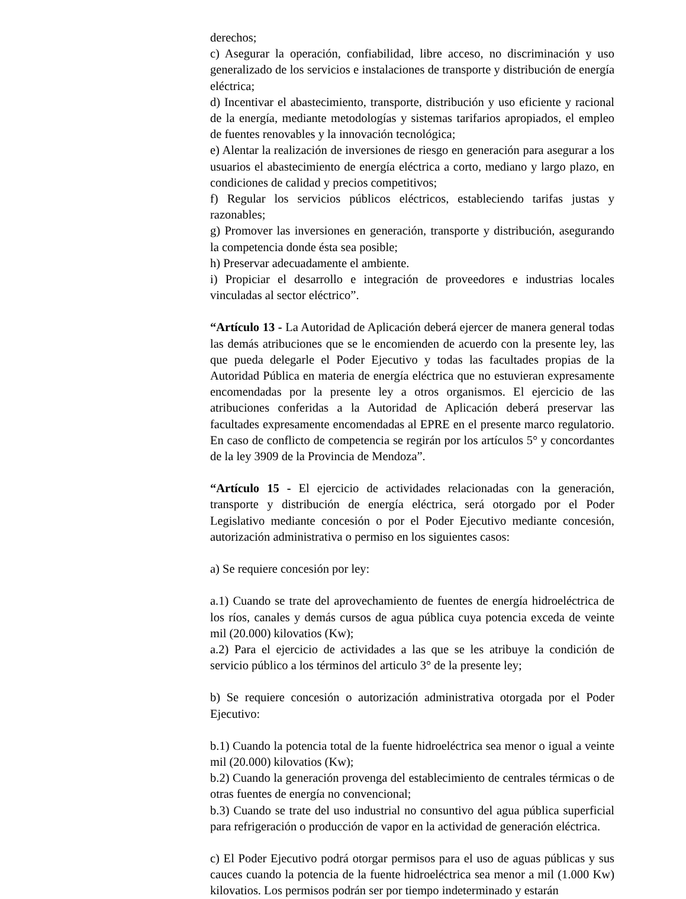derechos;
c) Asegurar la operación, confiabilidad, libre acceso, no discriminación y uso generalizado de los servicios e instalaciones de transporte y distribución de energía eléctrica;
d) Incentivar el abastecimiento, transporte, distribución y uso eficiente y racional de la energía, mediante metodologías y sistemas tarifarios apropiados, el empleo de fuentes renovables y la innovación tecnológica;
e) Alentar la realización de inversiones de riesgo en generación para asegurar a los usuarios el abastecimiento de energía eléctrica a corto, mediano y largo plazo, en condiciones de calidad y precios competitivos;
f) Regular los servicios públicos eléctricos, estableciendo tarifas justas y razonables;
g) Promover las inversiones en generación, transporte y distribución, asegurando la competencia donde ésta sea posible;
h) Preservar adecuadamente el ambiente.
i) Propiciar el desarrollo e integración de proveedores e industrias locales vinculadas al sector eléctrico”.
“Artículo 13 - La Autoridad de Aplicación deberá ejercer de manera general todas las demás atribuciones que se le encomienden de acuerdo con la presente ley, las que pueda delegarle el Poder Ejecutivo y todas las facultades propias de la Autoridad Pública en materia de energía eléctrica que no estuvieran expresamente encomendadas por la presente ley a otros organismos. El ejercicio de las atribuciones conferidas a la Autoridad de Aplicación deberá preservar las facultades expresamente encomendadas al EPRE en el presente marco regulatorio. En caso de conflicto de competencia se regirán por los artículos 5° y concordantes de la ley 3909 de la Provincia de Mendoza”.
“Artículo 15 - El ejercicio de actividades relacionadas con la generación, transporte y distribución de energía eléctrica, será otorgado por el Poder Legislativo mediante concesión o por el Poder Ejecutivo mediante concesión, autorización administrativa o permiso en los siguientes casos:
a) Se requiere concesión por ley:
a.1) Cuando se trate del aprovechamiento de fuentes de energía hidroeléctrica de los ríos, canales y demás cursos de agua pública cuya potencia exceda de veinte mil (20.000) kilovatios (Kw);
a.2) Para el ejercicio de actividades a las que se les atribuye la condición de servicio público a los términos del articulo 3° de la presente ley;
b) Se requiere concesión o autorización administrativa otorgada por el Poder Ejecutivo:
b.1) Cuando la potencia total de la fuente hidroeléctrica sea menor o igual a veinte mil (20.000) kilovatios (Kw);
b.2) Cuando la generación provenga del establecimiento de centrales térmicas o de otras fuentes de energía no convencional;
b.3) Cuando se trate del uso industrial no consuntivo del agua pública superficial para refrigeración o producción de vapor en la actividad de generación eléctrica.
c) El Poder Ejecutivo podrá otorgar permisos para el uso de aguas públicas y sus cauces cuando la potencia de la fuente hidroeléctrica sea menor a mil (1.000 Kw) kilovatios. Los permisos podrán ser por tiempo indeterminado y estarán